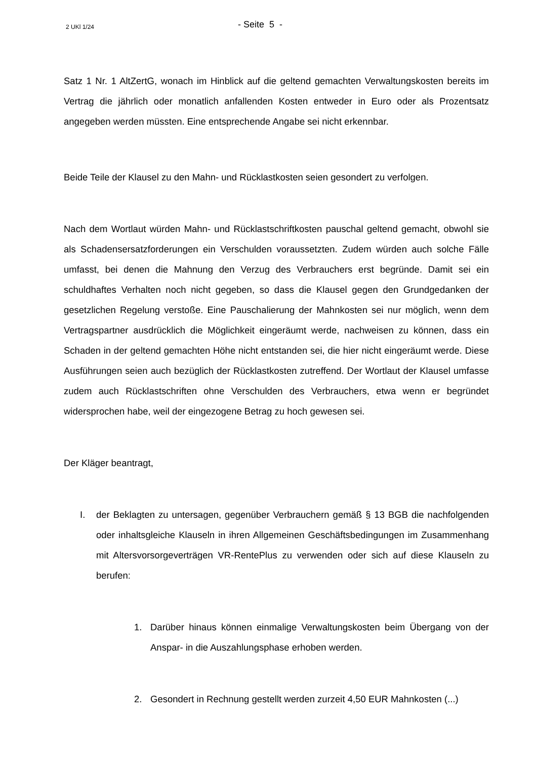2 UKl 1/24
- Seite 5 -
Satz 1 Nr. 1 AltZertG, wonach im Hinblick auf die geltend gemachten Verwaltungskosten bereits im Vertrag die jährlich oder monatlich anfallenden Kosten entweder in Euro oder als Prozentsatz angegeben werden müssten. Eine entsprechende Angabe sei nicht erkennbar.
Beide Teile der Klausel zu den Mahn- und Rücklastkosten seien gesondert zu verfolgen.
Nach dem Wortlaut würden Mahn- und Rücklastschriftkosten pauschal geltend gemacht, obwohl sie als Schadensersatzforderungen ein Verschulden voraussetzten. Zudem würden auch solche Fälle umfasst, bei denen die Mahnung den Verzug des Verbrauchers erst begründe. Damit sei ein schuldhaftes Verhalten noch nicht gegeben, so dass die Klausel gegen den Grundgedanken der gesetzlichen Regelung verstoße. Eine Pauschalierung der Mahnkosten sei nur möglich, wenn dem Vertragspartner ausdrücklich die Möglichkeit eingeräumt werde, nachweisen zu können, dass ein Schaden in der geltend gemachten Höhe nicht entstanden sei, die hier nicht eingeräumt werde. Diese Ausführungen seien auch bezüglich der Rücklastkosten zutreffend. Der Wortlaut der Klausel umfasse zudem auch Rücklastschriften ohne Verschulden des Verbrauchers, etwa wenn er begründet widersprochen habe, weil der eingezogene Betrag zu hoch gewesen sei.
Der Kläger beantragt,
I. der Beklagten zu untersagen, gegenüber Verbrauchern gemäß § 13 BGB die nachfolgenden oder inhaltsgleiche Klauseln in ihren Allgemeinen Geschäftsbedingungen im Zusammenhang mit Altersvorsorgeverträgen VR-RentePlus zu verwenden oder sich auf diese Klauseln zu berufen:
1. Darüber hinaus können einmalige Verwaltungskosten beim Übergang von der Anspar- in die Auszahlungsphase erhoben werden.
2. Gesondert in Rechnung gestellt werden zurzeit 4,50 EUR Mahnkosten (...)